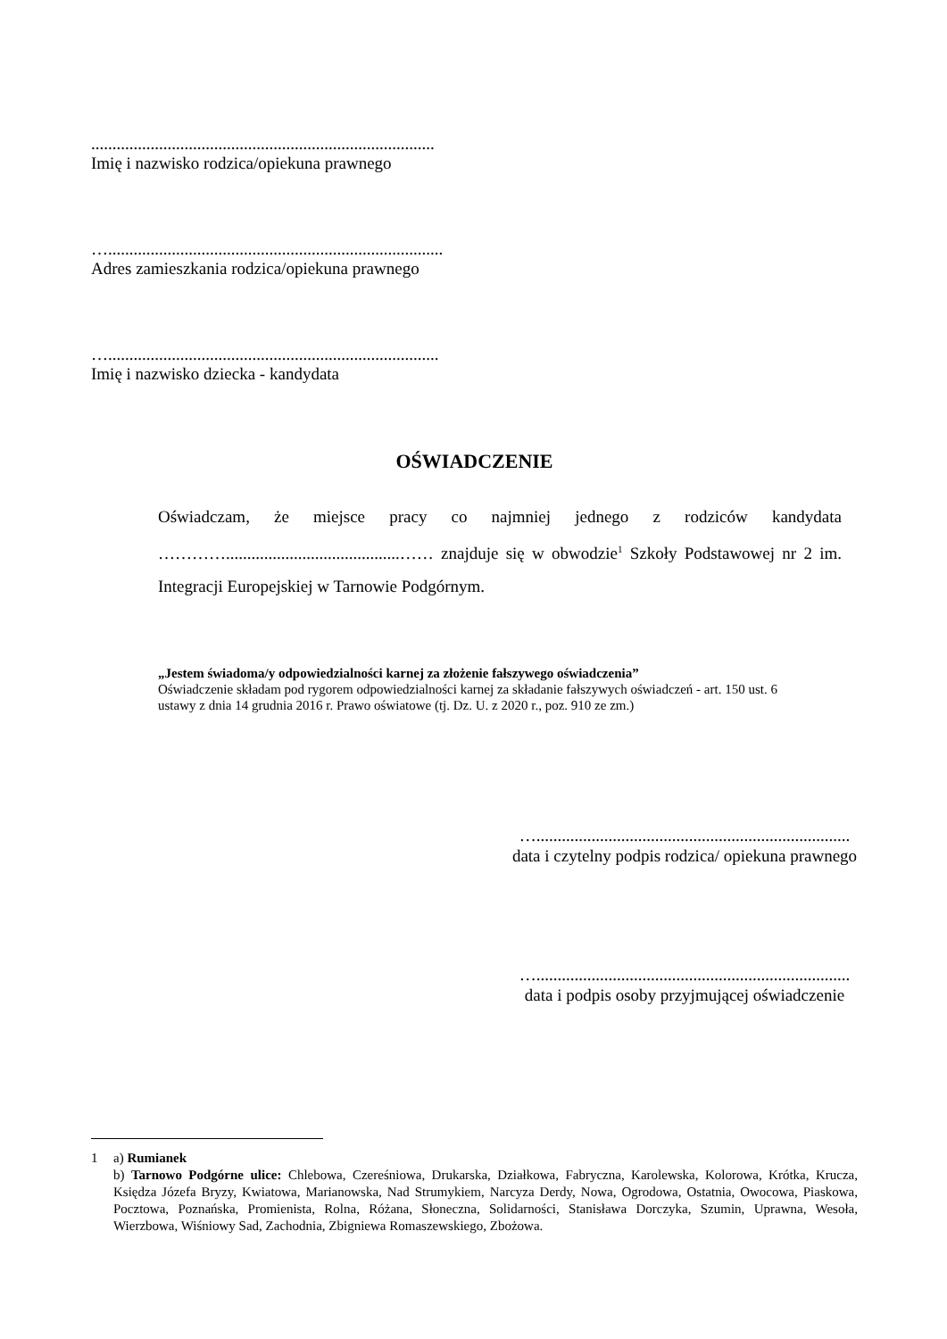.................................................................................
Imię i nazwisko rodzica/opiekuna prawnego
…...............................................................................
Adres zamieszkania rodzica/opiekuna prawnego
…..............................................................................
Imię i nazwisko dziecka - kandydata
OŚWIADCZENIE
Oświadczam, że miejsce pracy co najmniej jednego z rodziców kandydata ………….........................................…… znajduje się w obwodzie<sup>1</sup> Szkoły Podstawowej nr 2 im. Integracji Europejskiej w Tarnowie Podgórnym.
„Jestem świadoma/y odpowiedzialności karnej za złożenie fałszywego oświadczenia”
Oświadczenie składam pod rygorem odpowiedzialności karnej za składanie fałszywych oświadczeń - art. 150 ust. 6 ustawy z dnia 14 grudnia 2016 r. Prawo oświatowe (tj. Dz. U. z 2020 r., poz. 910 ze zm.)
…..........................................................................
data i czytelny podpis rodzica/ opiekuna prawnego
…..........................................................................
data i podpis osoby przyjmującej oświadczenie
1 a) Rumianek
b) Tarnowo Podgórne ulice: Chlebowa, Czereśniowa, Drukarska, Działkowa, Fabryczna, Karolewska, Kolorowa, Krótka, Krucza, Księdza Józefa Bryzy, Kwiatowa, Marianowska, Nad Strumykiem, Narcyza Derdy, Nowa, Ogrodowa, Ostatnia, Owocowa, Piaskowa, Pocztowa, Poznańska, Promienista, Rolna, Różana, Słoneczna, Solidarności, Stanisława Dorczyka, Szumin, Uprawna, Wesoła, Wierzbowa, Wiśniowy Sad, Zachodnia, Zbigniewa Romaszewskiego, Zbożowa.